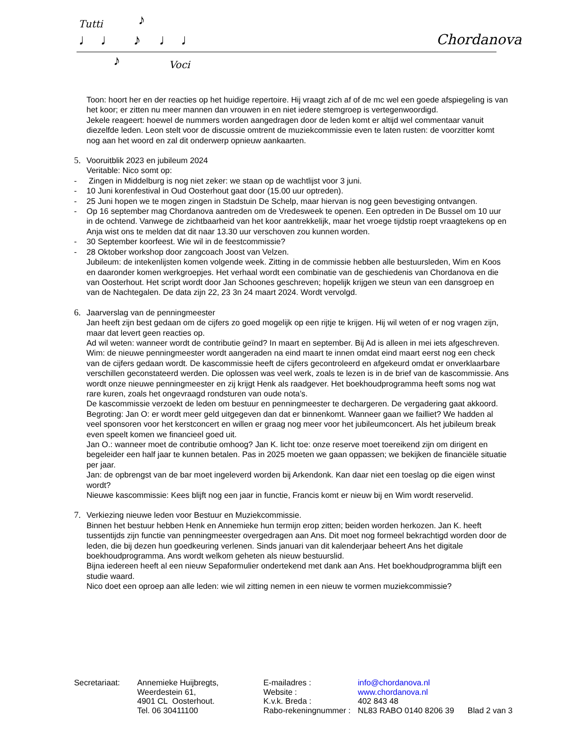Tutti ♪
♩♩ ♪ ♩♩
♪ Voci
Chordanova
Toon: hoort her en der reacties op het huidige repertoire. Hij vraagt zich af of de mc wel een goede afspiegeling is van het koor; er zitten nu meer mannen dan vrouwen in en niet iedere stemgroep is vertegenwoordigd.
Jekele reageert: hoewel de nummers worden aangedragen door de leden komt er altijd wel commentaar vanuit diezelfde leden. Leon stelt voor de discussie omtrent de muziekcommissie even te laten rusten: de voorzitter komt nog aan het woord en zal dit onderwerp opnieuw aankaarten.
5.
Vooruitblik 2023 en jubileum 2024
Veritable: Nico somt op:
- Zingen in Middelburg is nog niet zeker: we staan op de wachtlijst voor 3 juni.
- 10 Juni korenfestival in Oud Oosterhout gaat door (15.00 uur optreden).
- 25 Juni hopen we te mogen zingen in Stadstuin De Schelp, maar hiervan is nog geen bevestiging ontvangen.
- Op 16 september mag Chordanova aantreden om de Vredesweek te openen. Een optreden in De Bussel om 10 uur in de ochtend. Vanwege de zichtbaarheid van het koor aantrekkelijk, maar het vroege tijdstip roept vraagtekens op en Anja wist ons te melden dat dit naar 13.30 uur verschoven zou kunnen worden.
- 30 September koorfeest. Wie wil in de feestcommissie?
- 28 Oktober workshop door zangcoach Joost van Velzen.
Jubileum: de intekenlijsten komen volgende week. Zitting in de commissie hebben alle bestuursleden, Wim en Koos en daaronder komen werkgroepjes. Het verhaal wordt een combinatie van de geschiedenis van Chordanova en die van Oosterhout. Het script wordt door Jan Schoones geschreven; hopelijk krijgen we steun van een dansgroep en van de Nachtegalen. De data zijn 22, 23 3n 24 maart 2024. Wordt vervolgd.
6.
Jaarverslag van de penningmeester
Jan heeft zijn best gedaan om de cijfers zo goed mogelijk op een rijtje te krijgen. Hij wil weten of er nog vragen zijn, maar dat levert geen reacties op.
Ad wil weten: wanneer wordt de contributie geïnd? In maart en september. Bij Ad is alleen in mei iets afgeschreven.
Wim: de nieuwe penningmeester wordt aangeraden na eind maart te innen omdat eind maart eerst nog een check van de cijfers gedaan wordt. De kascommissie heeft de cijfers gecontroleerd en afgekeurd omdat er onverklaarbare verschillen geconstateerd werden. Die oplossen was veel werk, zoals te lezen is in de brief van de kascommissie. Ans wordt onze nieuwe penningmeester en zij krijgt Henk als raadgever. Het boekhoudprogramma heeft soms nog wat rare kuren, zoals het ongevraagd rondsturen van oude nota’s.
De kascommissie verzoekt de leden om bestuur en penningmeester te dechargeren. De vergadering gaat akkoord.
Begroting: Jan O: er wordt meer geld uitgegeven dan dat er binnenkomt. Wanneer gaan we failliet? We hadden al veel sponsoren voor het kerstconcert en willen er graag nog meer voor het jubileumconcert. Als het jubileum break even speelt komen we financieel goed uit.
Jan O.: wanneer moet de contributie omhoog? Jan K. licht toe: onze reserve moet toereikend zijn om dirigent en begeleider een half jaar te kunnen betalen. Pas in 2025 moeten we gaan oppassen; we bekijken de financiële situatie per jaar.
Jan: de opbrengst van de bar moet ingeleverd worden bij Arkendonk. Kan daar niet een toeslag op die eigen winst wordt?
Nieuwe kascommissie: Kees blijft nog een jaar in functie, Francis komt er nieuw bij en Wim wordt reservelid.
7.
Verkiezing nieuwe leden voor Bestuur en Muziekcommissie.
Binnen het bestuur hebben Henk en Annemieke hun termijn erop zitten; beiden worden herkozen. Jan K. heeft tussentijds zijn functie van penningmeester overgedragen aan Ans. Dit moet nog formeel bekrachtigd worden door de leden, die bij dezen hun goedkeuring verlenen. Sinds januari van dit kalenderjaar beheert Ans het digitale boekhoudprogramma. Ans wordt welkom geheten als nieuw bestuurslid.
Bijna iedereen heeft al een nieuw Sepaformulier ondertekend met dank aan Ans. Het boekhoudprogramma blijft een studie waard.
Nico doet een oproep aan alle leden: wie wil zitting nemen in een nieuw te vormen muziekcommissie?
Secretariaat:
Annemieke Huijbregts,
Weerdestein 61,
4901 CL Oosterhout.
Tel. 06 30411100
E-mailadres :
Website :
K.v.k. Breda :
Rabo-rekeningnummer :
info@chordanova.nl
www.chordanova.nl
402 843 48
NL83 RABO 0140 8206 39 Blad 2 van 3